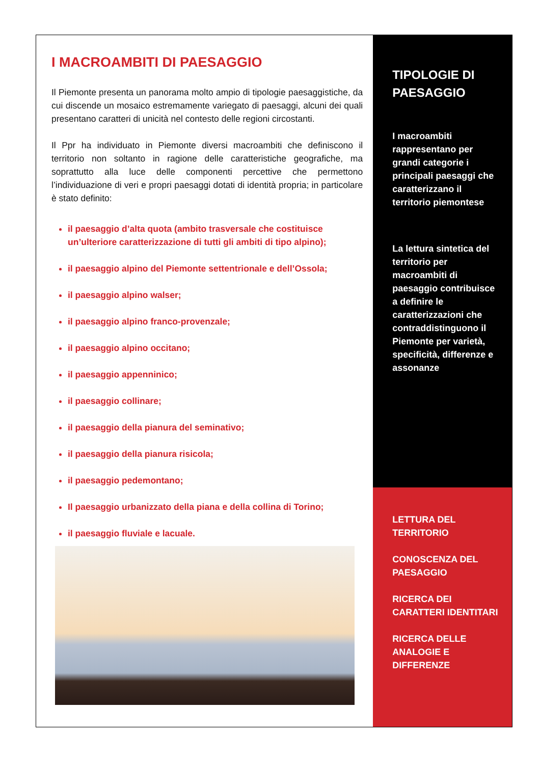I MACROAMBITI DI PAESAGGIO
Il Piemonte presenta un panorama molto ampio di tipologie paesaggistiche, da cui discende un mosaico estremamente variegato di paesaggi, alcuni dei quali presentano caratteri di unicità nel contesto delle regioni circostanti.
Il Ppr ha individuato in Piemonte diversi macroambiti che definiscono il territorio non soltanto in ragione delle caratteristiche geografiche, ma soprattutto alla luce delle componenti percettive che permettono l’individuazione di veri e propri paesaggi dotati di identità propria; in particolare è stato definito:
il paesaggio d’alta quota (ambito trasversale che costituisce un’ulteriore caratterizzazione di tutti gli ambiti di tipo alpino);
il paesaggio alpino del Piemonte settentrionale e dell’Ossola;
il paesaggio alpino walser;
il paesaggio alpino franco-provenzale;
il paesaggio alpino occitano;
il paesaggio appenninico;
il paesaggio collinare;
il paesaggio della pianura del seminativo;
il paesaggio della pianura risicola;
il paesaggio pedemontano;
Il paesaggio urbanizzato della piana e della collina di Torino;
il paesaggio fluviale e lacuale.
TIPOLOGIE DI PAESAGGIO
I macroambiti rappresentano per grandi categorie i principali paesaggi che caratterizzano il territorio piemontese
La lettura sintetica del territorio per macroambiti di paesaggio contribuisce a definire le caratterizzazioni che contraddistinguono il Piemonte per varietà, specificità, differenze e assonanze
LETTURA DEL TERRITORIO
CONOSCENZA DEL PAESAGGIO
RICERCA DEI CARATTERI IDENTITARI
RICERCA DELLE ANALOGIE E DIFFERENZE